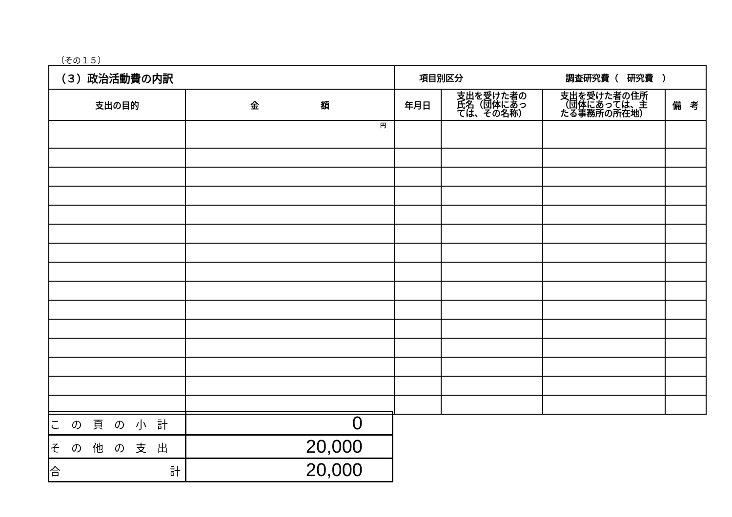（その１５）
| （３）政治活動費の内訳 | | 項目別区分 調査研究費（ 研究費 ） | | | |
| 支出の目的 | 金 額 | 年月日 | 支出を受けた者の 氏名（団体にあっ ては、その名称） | 支出を受けた者の住所 （団体にあっては、主 たる事務所の所在地） | 備 考 |
| | 円 | | | | |
| この頁の小計 | 0 |
| その他の支出 | 20,000 |
| 合 計 | 20,000 |